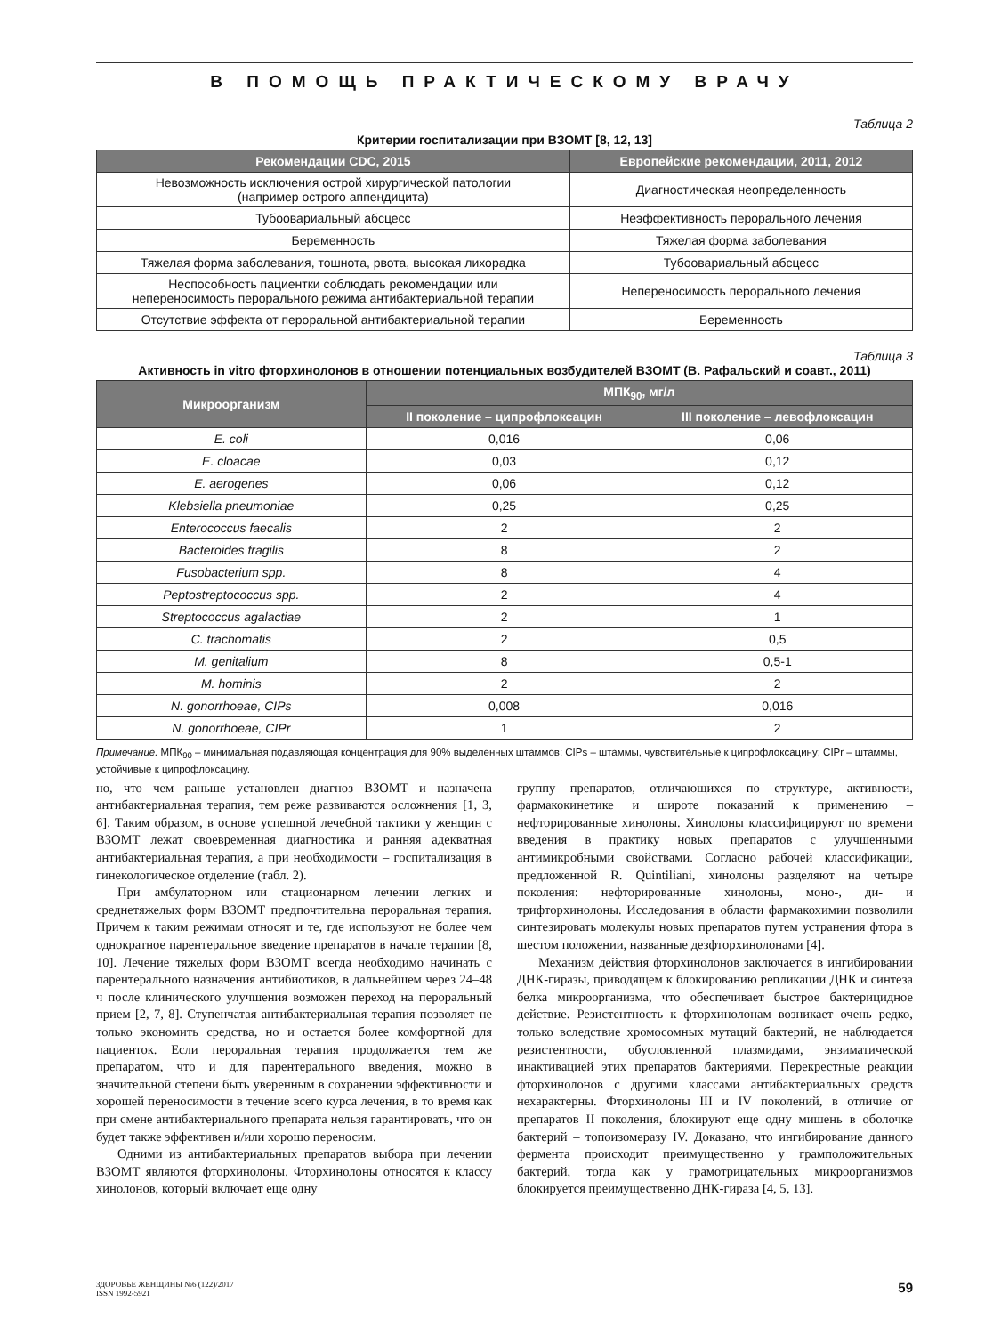В ПОМОЩЬ ПРАКТИЧЕСКОМУ ВРАЧУ
Таблица 2
Критерии госпитализации при ВЗОМТ [8, 12, 13]
| Рекомендации CDC, 2015 | Европейские рекомендации, 2011, 2012 |
| --- | --- |
| Невозможность исключения острой хирургической патологии (например острого аппендицита) | Диагностическая неопределенность |
| Тубоовариальный абсцесс | Неэффективность перорального лечения |
| Беременность | Тяжелая форма заболевания |
| Тяжелая форма заболевания, тошнота, рвота, высокая лихорадка | Тубоовариальный абсцесс |
| Неспособность пациентки соблюдать рекомендации или непереносимость перорального режима антибактериальной терапии | Непереносимость перорального лечения |
| Отсутствие эффекта от пероральной антибактериальной терапии | Беременность |
Таблица 3
Активность in vitro фторхинолонов в отношении потенциальных возбудителей ВЗОМТ (В. Рафальский и соавт., 2011)
| Микроорганизм | МПК<sub>90</sub>, мг/л | |
| --- | --- | --- |
| | II поколение – ципрофлоксацин | III поколение – левофлоксацин |
| E. coli | 0,016 | 0,06 |
| E. cloacae | 0,03 | 0,12 |
| E. aerogenes | 0,06 | 0,12 |
| Klebsiella pneumoniae | 0,25 | 0,25 |
| Enterococcus faecalis | 2 | 2 |
| Bacteroides fragilis | 8 | 2 |
| Fusobacterium spp. | 8 | 4 |
| Peptostreptococcus spp. | 2 | 4 |
| Streptococcus agalactiae | 2 | 1 |
| C. trachomatis | 2 | 0,5 |
| M. genitalium | 8 | 0,5-1 |
| M. hominis | 2 | 2 |
| N. gonorrhoeae, CIPs | 0,008 | 0,016 |
| N. gonorrhoeae, CIPr | 1 | 2 |
Примечание. МПК<sub>90</sub> – минимальная подавляющая концентрация для 90% выделенных штаммов; CIPs – штаммы, чувствительные к ципрофлоксацину; CIPr – штаммы, устойчивые к ципрофлоксацину.
но, что чем раньше установлен диагноз ВЗОМТ и назначена антибактериальная терапия, тем реже развиваются осложнения [1, 3, 6]. Таким образом, в основе успешной лечебной тактики у женщин с ВЗОМТ лежат своевременная диагностика и ранняя адекватная антибактериальная терапия, а при необходимости – госпитализация в гинекологическое отделение (табл. 2).
При амбулаторном или стационарном лечении легких и среднетяжелых форм ВЗОМТ предпочтительна пероральная терапия. Причем к таким режимам относят и те, где используют не более чем однократное парентеральное введение препаратов в начале терапии [8, 10]. Лечение тяжелых форм ВЗОМТ всегда необходимо начинать с парентерального назначения антибиотиков, в дальнейшем через 24–48 ч после клинического улучшения возможен переход на пероральный прием [2, 7, 8]. Ступенчатая антибактериальная терапия позволяет не только экономить средства, но и остается более комфортной для пациенток. Если пероральная терапия продолжается тем же препаратом, что и для парентерального введения, можно в значительной степени быть уверенным в сохранении эффективности и хорошей переносимости в течение всего курса лечения, в то время как при смене антибактериального препарата нельзя гарантировать, что он будет также эффективен и/или хорошо переносим.
Одними из антибактериальных препаратов выбора при лечении ВЗОМТ являются фторхинолоны. Фторхинолоны относятся к классу хинолонов, который включает еще одну
группу препаратов, отличающихся по структуре, активности, фармакокинетике и широте показаний к применению – нефторированные хинолоны. Хинолоны классифицируют по времени введения в практику новых препаратов с улучшенными антимикробными свойствами. Согласно рабочей классификации, предложенной R. Quintiliani, хинолоны разделяют на четыре поколения: нефторированные хинолоны, моно-, ди- и трифторхинолоны. Исследования в области фармакохимии позволили синтезировать молекулы новых препаратов путем устранения фтора в шестом положении, названные дезфторхинолонами [4].
Механизм действия фторхинолонов заключается в ингибировании ДНК-гиразы, приводящем к блокированию репликации ДНК и синтеза белка микроорганизма, что обеспечивает быстрое бактерицидное действие. Резистентность к фторхинолонам возникает очень редко, только вследствие хромосомных мутаций бактерий, не наблюдается резистентности, обусловленной плазмидами, энзиматической инактивацией этих препаратов бактериями. Перекрестные реакции фторхинолонов с другими классами антибактериальных средств нехарактерны. Фторхинолоны III и IV поколений, в отличие от препаратов II поколения, блокируют еще одну мишень в оболочке бактерий – топоизомеразу IV. Доказано, что ингибирование данного фермента происходит преимущественно у грамположительных бактерий, тогда как у грамотрицательных микроорганизмов блокируется преимущественно ДНК-гираза [4, 5, 13].
ЗДОРОВЬЕ ЖЕНЩИНЫ №6 (122)/2017
ISSN 1992-5921
59